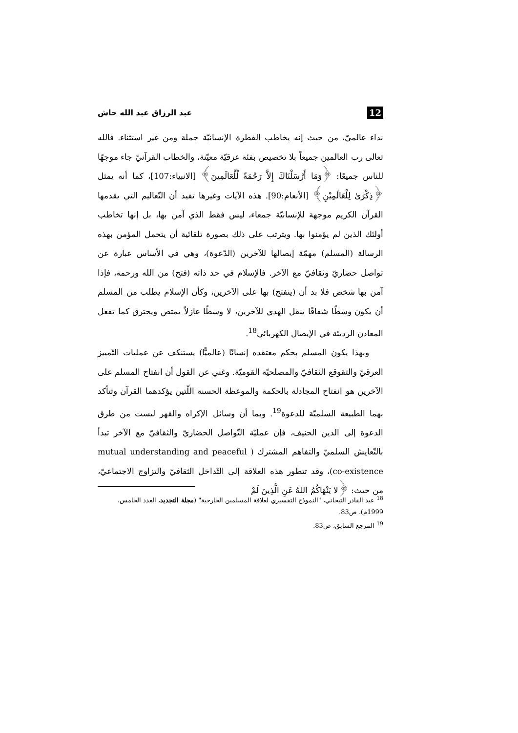12 عبد الرزاق عبد الله حاش
نداء عالميّ، من حيث إنه يخاطب الفطرة الإنسانيّة جملة ومن غير استثناء. فالله تعالى رب العالمين جميعاً بلا تخصيص بفئة عرقيّة معيّنة، والخطاب القرآنيّ جاء موجهًا للناس جميعًا: ﴿وَمَا أَرْسَلْنَاكَ إِلاَّ رَحْمَةً لِّلْعَالَمِينَ﴾ [الانبياء:107]، كما أنه يمثل ﴿ذِكْرَىٰ لِلْعَالَمِيْنِ﴾ [الأنعام:90]. هذه الآيات وغيرها تفيد أن التّعاليم التي يقدمها القرآن الكريم موجهة للإنسانيّة جمعاء، ليس فقط الذي آمن بها، بل إنها تخاطب أولئك الذين لم يؤمنوا بها. ويترتب على ذلك بصورة تلقائية أن يتحمل المؤمن بهذه الرسالة (المسلم) مهمّة إيصالها للآخرين (الدّعوة)، وهي في الأساس عبارة عن تواصل حضاريّ وثقافيّ مع الآخر. فالإسلام في حد ذاته (فتح) من الله ورحمة، فإذا آمن بها شخص فلا بد أن (ينفتح) بها على الآخرين، وكأن الإسلام يطلب من المسلم أن يكون وسطًا شفافًا ينقل الهدي للآخرين، لا وسطًا عازلاً يمتص ويحترق كما تفعل المعادن الرديئة في الإيصال الكهربائي<sup>18</sup>.
وبهذا يكون المسلم بحكم معتقده إنسانًا (عالميًّا) يستنكف عن عمليات التّمييز العرقيّ والتقوقع الثقافيّ والمصلحيّة القوميّة. وغني عن القول أن انفتاح المسلم على الآخرين هو انفتاح المجادلة بالحكمة والموعظة الحسنة اللّتين يؤكدهما القرآن وتتأكد بهما الطبيعة السلميّة للدعوة<sup>19</sup>. وبما أن وسائل الإكراه والقهر ليست من طرق الدعوة إلى الدين الحنيف، فإن عمليّة التّواصل الحضاريّ والثقافيّ مع الآخر تبدأ بالتّعايش السلميّ والتفاهم المشترك ( mutual understanding and peaceful co-existence)، وقد تتطور هذه العلاقة إلى التّداخل الثقافيّ والتزاوج الاجتماعيّ، من حيث: ﴿لا يَنْهَاكُمُ اللهُ عَنِ الَّذِينَ لَمْ
<sup>18</sup> عبد القادر التيجاني، "النموذج التفسيري لعلاقة المسلمين الخارجية" (مجلة التجديد، العدد الخامس، 1999م)، ص83.
<sup>19</sup> المرجع السابق، ص83.